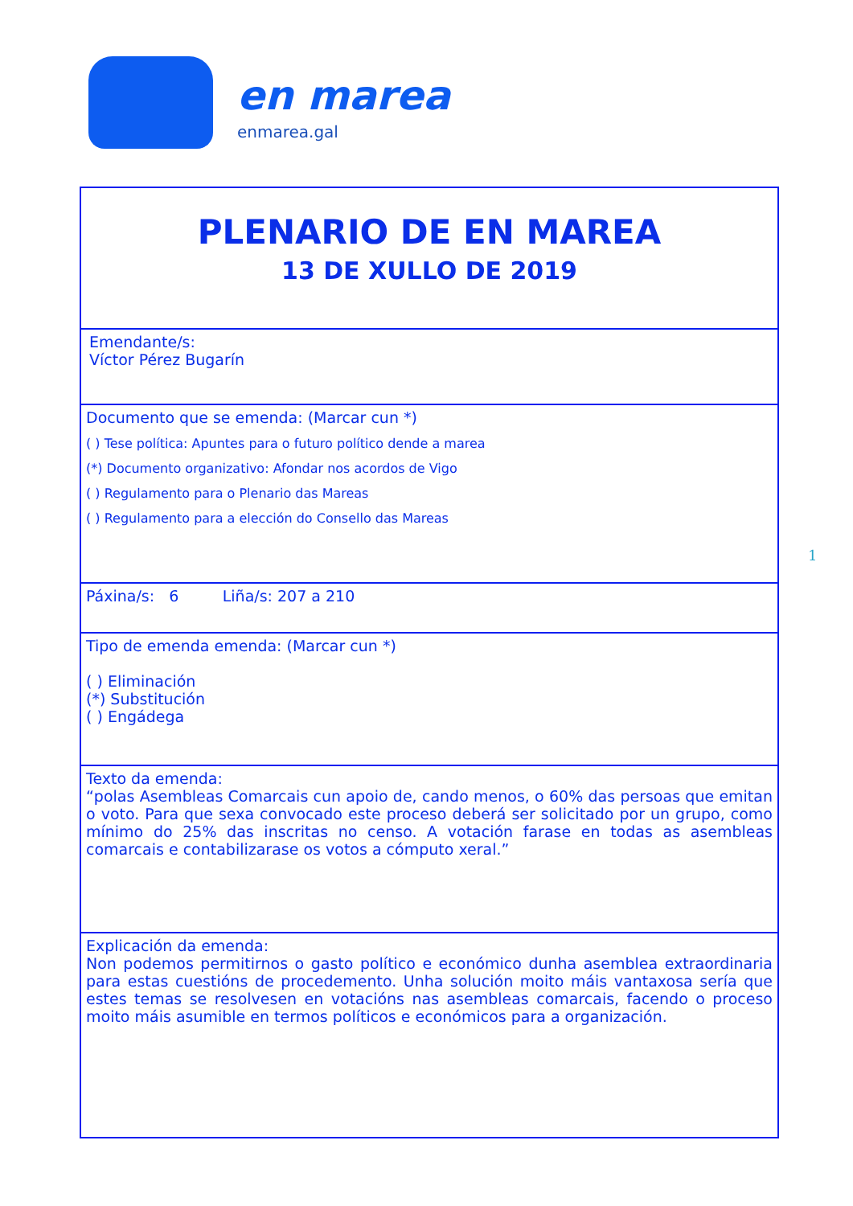en marea
enmarea.gal
| PLENARIO DE EN MAREA 13 DE XULLO DE 2019 |
| Emendante/s: Víctor Pérez Bugarín |
| Documento que se emenda: (Marcar cun *) ( ) Tese política: Apuntes para o futuro político dende a marea (*) Documento organizativo: Afondar nos acordos de Vigo ( ) Regulamento para o Plenario das Mareas ( ) Regulamento para a elección do Consello das Mareas |
| Páxina/s: 6 Liña/s: 207 a 210 |
| Tipo de emenda emenda: (Marcar cun *) ( ) Eliminación (*) Substitución ( ) Engádega |
| Texto da emenda: “polas Asembleas Comarcais cun apoio de, cando menos, o 60% das persoas que emitan o voto. Para que sexa convocado este proceso deberá ser solicitado por un grupo, como mínimo do 25% das inscritas no censo. A votación farase en todas as asembleas comarcais e contabilizarase os votos a cómputo xeral.” |
| Explicación da emenda: Non podemos permitirnos o gasto político e económico dunha asemblea extraordinaria para estas cuestións de procedemento. Unha solución moito máis vantaxosa sería que estes temas se resolvesen en votacións nas asembleas comarcais, facendo o proceso moito máis asumible en termos políticos e económicos para a organización. |
1